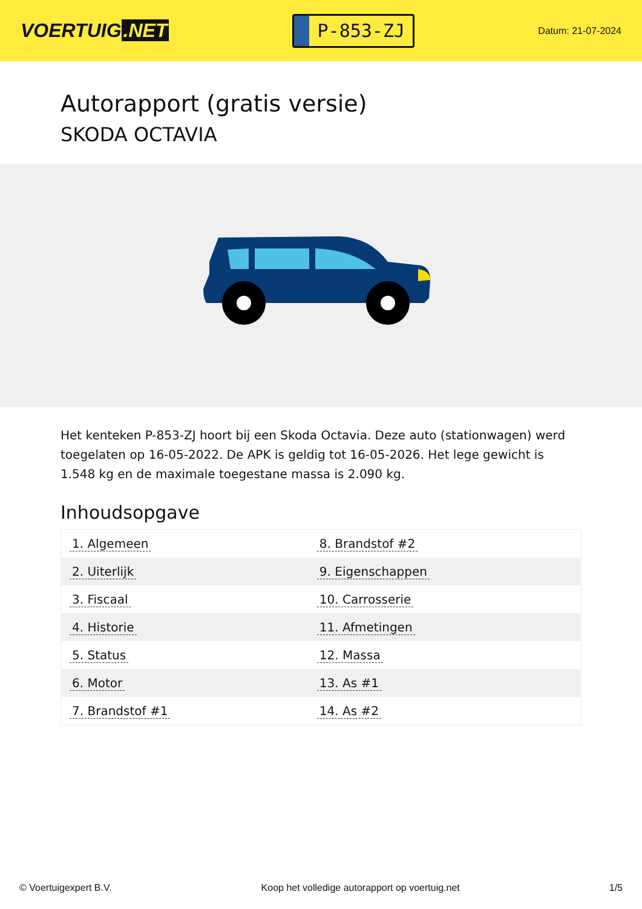VOERTUIG.NET
P-853-ZJ
Datum: 21-07-2024
Autorapport (gratis versie)
SKODA OCTAVIA
Het kenteken P-853-ZJ hoort bij een Skoda Octavia. Deze auto (stationwagen) werd toegelaten op 16-05-2022. De APK is geldig tot 16-05-2026. Het lege gewicht is 1.548 kg en de maximale toegestane massa is 2.090 kg.
Inhoudsopgave
| 1. Algemeen | 8. Brandstof #2 |
| 2. Uiterlijk | 9. Eigenschappen |
| 3. Fiscaal | 10. Carrosserie |
| 4. Historie | 11. Afmetingen |
| 5. Status | 12. Massa |
| 6. Motor | 13. As #1 |
| 7. Brandstof #1 | 14. As #2 |
© Voertuigexpert B.V. Koop het volledige autorapport op voertuig.net 1/5